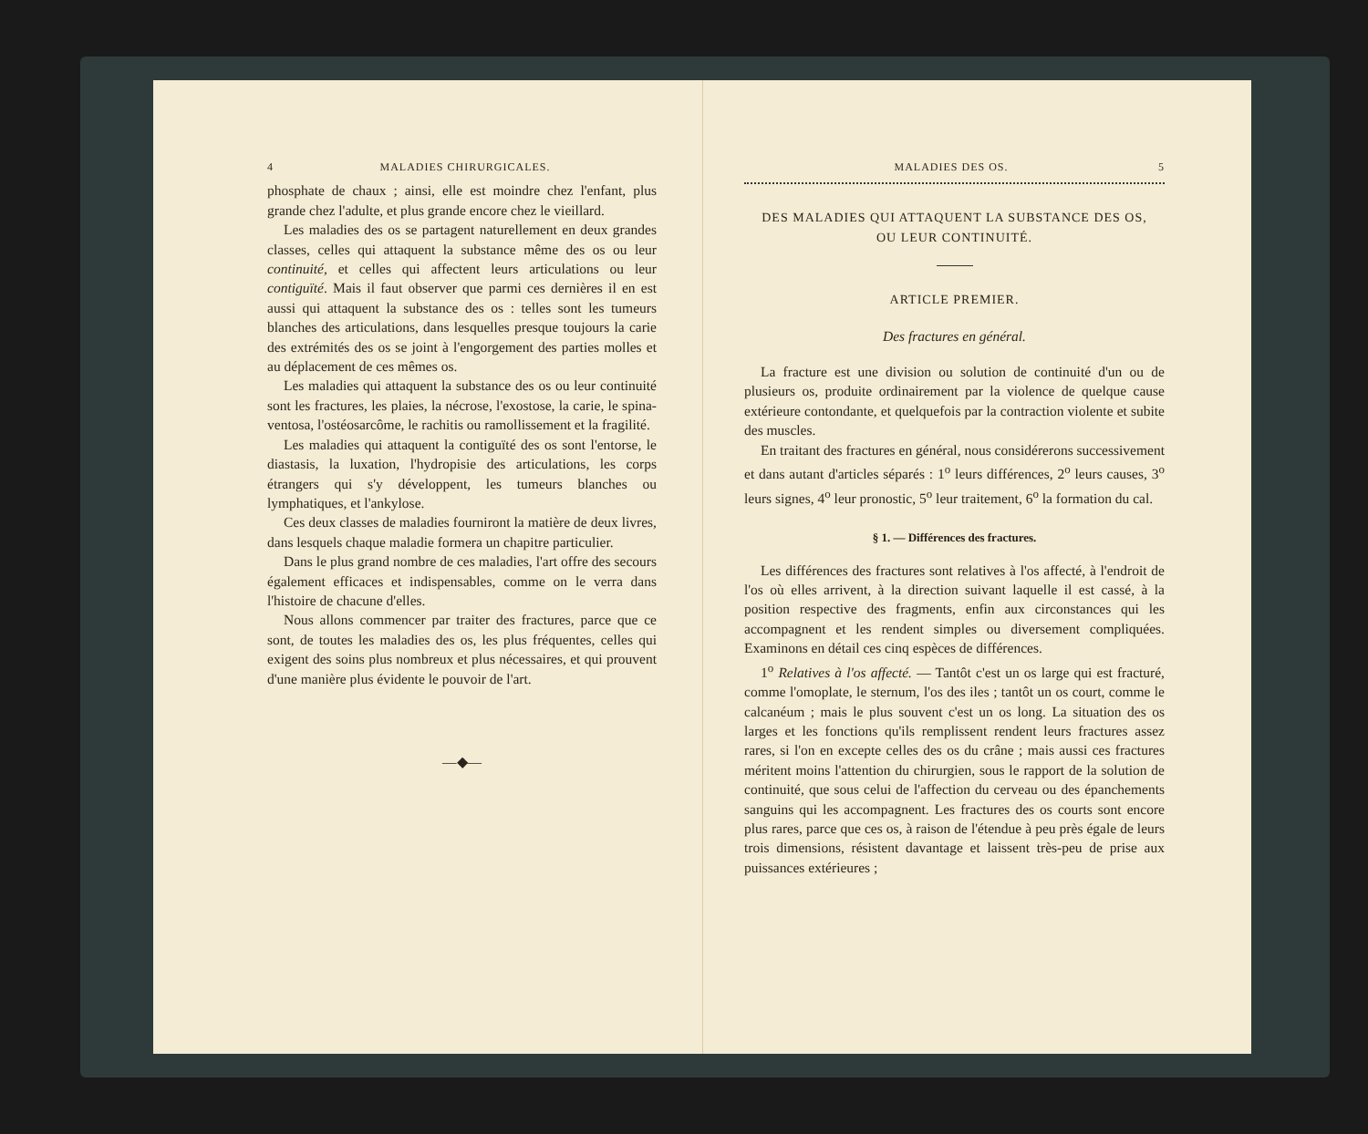4 MALADIES CHIRURGICALES.
phosphate de chaux ; ainsi, elle est moindre chez l'enfant, plus grande chez l'adulte, et plus grande encore chez le vieillard.
Les maladies des os se partagent naturellement en deux grandes classes, celles qui attaquent la substance même des os ou leur continuité, et celles qui affectent leurs articulations ou leur contiguïté. Mais il faut observer que parmi ces dernières il en est aussi qui attaquent la substance des os : telles sont les tumeurs blanches des articulations, dans lesquelles presque toujours la carie des extrémités des os se joint à l'engorgement des parties molles et au déplacement de ces mêmes os.
Les maladies qui attaquent la substance des os ou leur continuité sont les fractures, les plaies, la nécrose, l'exostose, la carie, le spina-ventosa, l'ostéosarcôme, le rachitis ou ramollissement et la fragilité.
Les maladies qui attaquent la contiguïté des os sont l'entorse, le diastasis, la luxation, l'hydropisie des articulations, les corps étrangers qui s'y développent, les tumeurs blanches ou lymphatiques, et l'ankylose.
Ces deux classes de maladies fourniront la matière de deux livres, dans lesquels chaque maladie formera un chapitre particulier.
Dans le plus grand nombre de ces maladies, l'art offre des secours également efficaces et indispensables, comme on le verra dans l'histoire de chacune d'elles.
Nous allons commencer par traiter des fractures, parce que ce sont, de toutes les maladies des os, les plus fréquentes, celles qui exigent des soins plus nombreux et plus nécessaires, et qui prouvent d'une manière plus évidente le pouvoir de l'art.
—◆—
MALADIES DES OS. 5
DES MALADIES QUI ATTAQUENT LA SUBSTANCE DES OS,
OU LEUR CONTINUITÉ.
ARTICLE PREMIER.
Des fractures en général.
La fracture est une division ou solution de continuité d'un ou de plusieurs os, produite ordinairement par la violence de quelque cause extérieure contondante, et quelquefois par la contraction violente et subite des muscles.
En traitant des fractures en général, nous considérerons successivement et dans autant d'articles séparés : 1<sup>o</sup> leurs différences, 2<sup>o</sup> leurs causes, 3<sup>o</sup> leurs signes, 4<sup>o</sup> leur pronostic, 5<sup>o</sup> leur traitement, 6<sup>o</sup> la formation du cal.
§ 1. — Différences des fractures.
Les différences des fractures sont relatives à l'os affecté, à l'endroit de l'os où elles arrivent, à la direction suivant laquelle il est cassé, à la position respective des fragments, enfin aux circonstances qui les accompagnent et les rendent simples ou diversement compliquées. Examinons en détail ces cinq espèces de différences.
1<sup>o</sup> Relatives à l'os affecté. — Tantôt c'est un os large qui est fracturé, comme l'omoplate, le sternum, l'os des iles ; tantôt un os court, comme le calcanéum ; mais le plus souvent c'est un os long. La situation des os larges et les fonctions qu'ils remplissent rendent leurs fractures assez rares, si l'on en excepte celles des os du crâne ; mais aussi ces fractures méritent moins l'attention du chirurgien, sous le rapport de la solution de continuité, que sous celui de l'affection du cerveau ou des épanchements sanguins qui les accompagnent. Les fractures des os courts sont encore plus rares, parce que ces os, à raison de l'étendue à peu près égale de leurs trois dimensions, résistent davantage et laissent très-peu de prise aux puissances extérieures ;